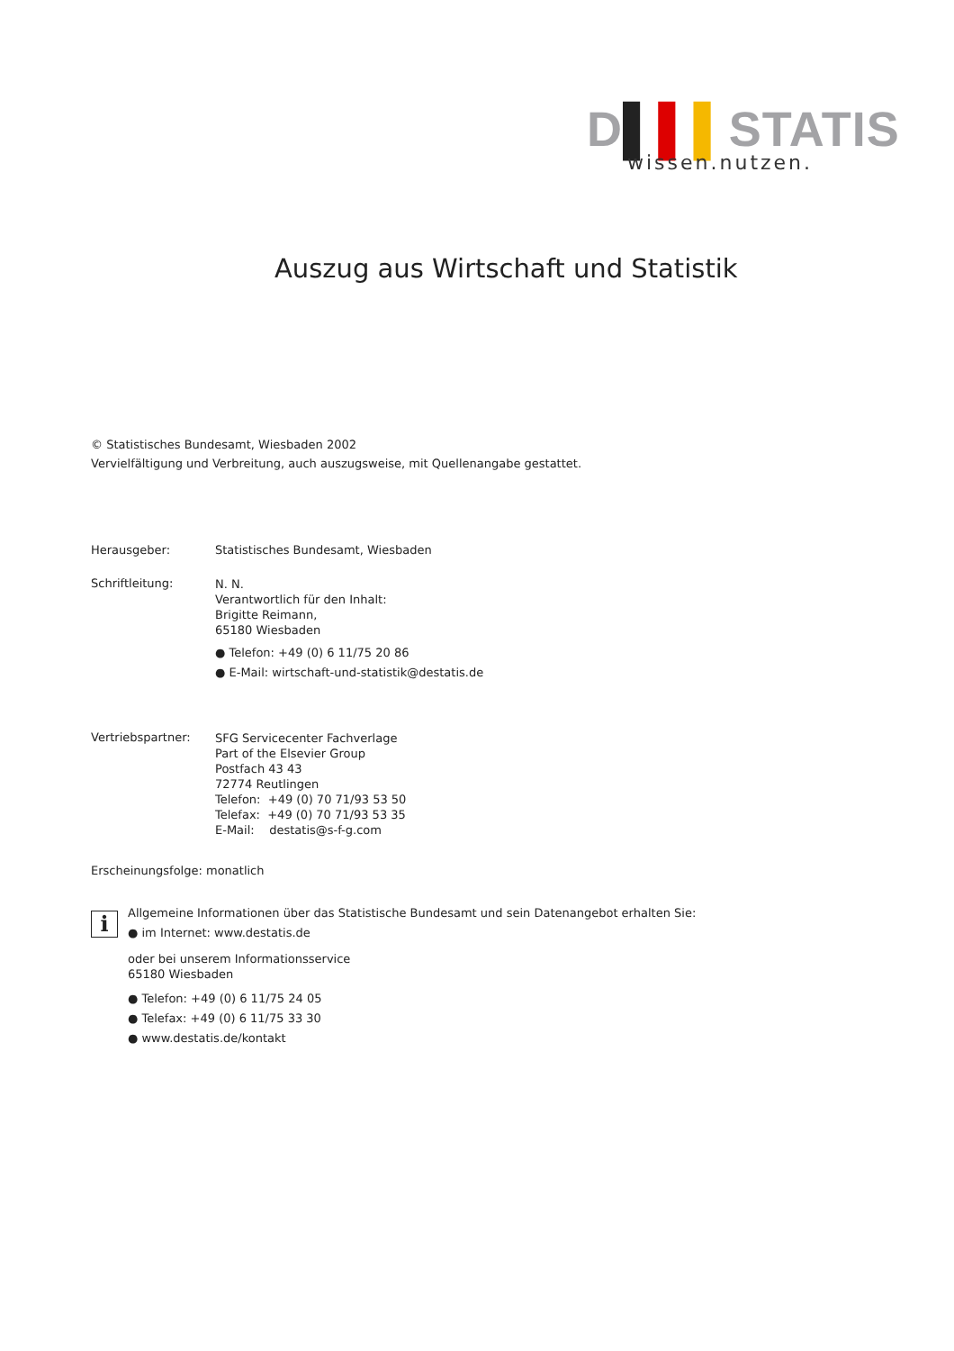D▌▌▌STATIS
wissen.nutzen.
Auszug aus Wirtschaft und Statistik
© Statistisches Bundesamt, Wiesbaden 2002
Vervielfältigung und Verbreitung, auch auszugsweise, mit Quellenangabe gestattet.
Herausgeber: Statistisches Bundesamt, Wiesbaden
Schriftleitung:
N. N.
Verantwortlich für den Inhalt:
Brigitte Reimann,
65180 Wiesbaden
● Telefon: +49 (0) 6 11/75 20 86
● E-Mail: wirtschaft-und-statistik@destatis.de
Vertriebspartner:
SFG Servicecenter Fachverlage
Part of the Elsevier Group
Postfach 43 43
72774 Reutlingen
Telefon: +49 (0) 70 71/93 53 50
Telefax: +49 (0) 70 71/93 53 35
E-Mail: destatis@s-f-g.com
Erscheinungsfolge: monatlich
i
Allgemeine Informationen über das Statistische Bundesamt und sein Datenangebot erhalten Sie:
● im Internet: www.destatis.de
oder bei unserem Informationsservice
65180 Wiesbaden
● Telefon: +49 (0) 6 11/75 24 05
● Telefax: +49 (0) 6 11/75 33 30
● www.destatis.de/kontakt